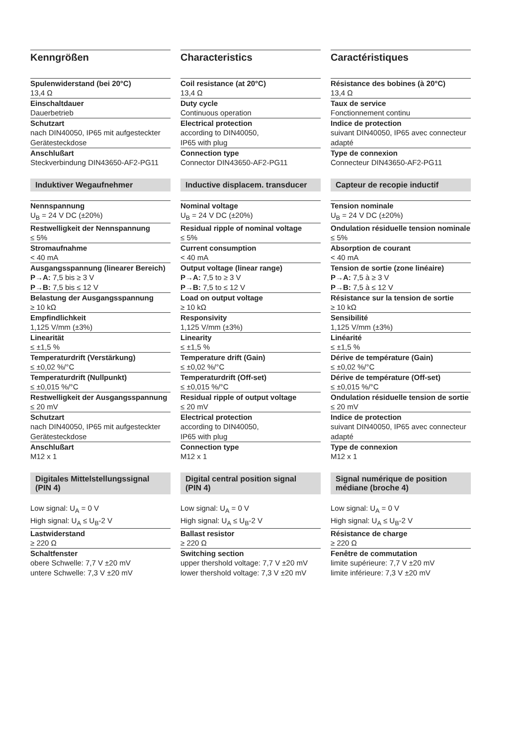Kenngrößen
Spulenwiderstand (bei 20°C)
13,4 Ω
Einschaltdauer
Dauerbetrieb
Schutzart
nach DIN40050, IP65 mit aufgesteckter Gerätesteckdose
Anschlußart
Steckverbindung DIN43650-AF2-PG11
Induktiver Wegaufnehmer
Nennspannung
U<sub>B</sub> = 24 V DC (±20%)
Restwelligkeit der Nennspannung
≤ 5%
Stromaufnahme
< 40 mA
Ausgangsspannung (linearer Bereich)
P→A: 7,5 bis ≥ 3 V
P→B: 7,5 bis ≤ 12 V
Belastung der Ausgangsspannung
≥ 10 kΩ
Empfindlichkeit
1,125 V/mm (±3%)
Linearität
≤ ±1,5 %
Temperaturdrift (Verstärkung)
≤ ±0,02 %/°C
Temperaturdrift (Nullpunkt)
≤ ±0,015 %/°C
Restwelligkeit der Ausgangsspannung
≤ 20 mV
Schutzart
nach DIN40050, IP65 mit aufgesteckter Gerätesteckdose
Anschlußart
M12 x 1
Digitales Mittelstellungssignal
(PIN 4)
Low signal: U<sub>A</sub> = 0 V
High signal: U<sub>A</sub> ≤ U<sub>B</sub>-2 V
Lastwiderstand
≥ 220 Ω
Schaltfenster
obere Schwelle: 7,7 V ±20 mV
untere Schwelle: 7,3 V ±20 mV
Characteristics
Coil resistance (at 20°C)
13,4 Ω
Duty cycle
Continuous operation
Electrical protection
according to DIN40050,
IP65 with plug
Connection type
Connector DIN43650-AF2-PG11
Inductive displacem. transducer
Nominal voltage
U<sub>B</sub> = 24 V DC (±20%)
Residual ripple of nominal voltage
≤ 5%
Current consumption
< 40 mA
Output voltage (linear range)
P→A: 7,5 to ≥ 3 V
P→B: 7,5 to ≤ 12 V
Load on output voltage
≥ 10 kΩ
Responsivity
1,125 V/mm (±3%)
Linearity
≤ ±1,5 %
Temperature drift (Gain)
≤ ±0,02 %/°C
Temperaturdrift (Off-set)
≤ ±0,015 %/°C
Residual ripple of output voltage
≤ 20 mV
Electrical protection
according to DIN40050,
IP65 with plug
Connection type
M12 x 1
Digital central position signal
(PIN 4)
Low signal: U<sub>A</sub> = 0 V
High signal: U<sub>A</sub> ≤ U<sub>B</sub>-2 V
Ballast resistor
≥ 220 Ω
Switching section
upper thershold voltage: 7,7 V ±20 mV
lower thershold voltage: 7,3 V ±20 mV
Caractéristiques
Résistance des bobines (à 20°C)
13,4 Ω
Taux de service
Fonctionnement continu
Indice de protection
suivant DIN40050, IP65 avec connecteur adapté
Type de connexion
Connecteur DIN43650-AF2-PG11
Capteur de recopie inductif
Tension nominale
U<sub>B</sub> = 24 V DC (±20%)
Ondulation résiduelle tension nominale
≤ 5%
Absorption de courant
< 40 mA
Tension de sortie (zone linéaire)
P→A: 7,5 à ≥ 3 V
P→B: 7,5 à ≤ 12 V
Résistance sur la tension de sortie
≥ 10 kΩ
Sensibilité
1,125 V/mm (±3%)
Linéarité
≤ ±1,5 %
Dérive de température (Gain)
≤ ±0,02 %/°C
Dérive de température (Off-set)
≤ ±0,015 %/°C
Ondulation résiduelle tension de sortie
≤ 20 mV
Indice de protection
suivant DIN40050, IP65 avec connecteur adapté
Type de connexion
M12 x 1
Signal numérique de position
médiane (broche 4)
Low signal: U<sub>A</sub> = 0 V
High signal: U<sub>A</sub> ≤ U<sub>B</sub>-2 V
Résistance de charge
≥ 220 Ω
Fenêtre de commutation
limite supérieure: 7,7 V ±20 mV
limite inférieure: 7,3 V ±20 mV